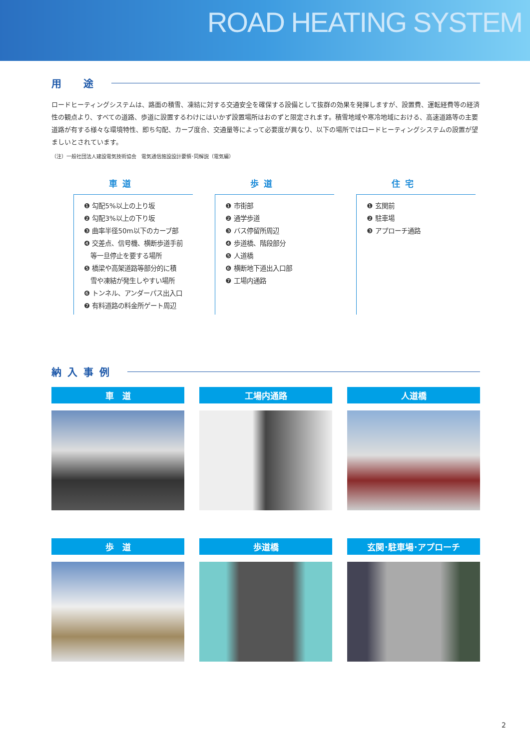ROAD HEATING SYSTEM
用　途
ロードヒーティングシステムは、路面の積雪、凍結に対する交通安全を確保する設備として抜群の効果を発揮しますが、設置費、運転経費等の経済性の観点より、すべての道路、歩道に設置するわけにはいかず設置場所はおのずと限定されます。積雪地域や寒冷地域における、高速道路等の主要道路が有する様々な環境特性、即ち勾配、カーブ度合、交通量等によって必要度が異なり、以下の場所ではロードヒーティングシステムの設置が望ましいとされています。
（注）一般社団法人建設電気技術協会　電気通信施設設計要領･同解説（電気編）
車道
❶ 勾配5%以上の上り坂
❷ 勾配3%以上の下り坂
❸ 曲率半径50m以下のカーブ部
❹ 交差点、信号機、横断歩道手前
　等一旦停止を要する場所
❺ 橋梁や高架道路等部分的に積
　雪や凍結が発生しやすい場所
❻ トンネル、アンダーパス出入口
❼ 有料道路の料金所ゲート周辺
歩道
❶ 市街部
❷ 通学歩道
❸ バス停留所周辺
❹ 歩道橋、階段部分
❺ 人道橋
❻ 横断地下道出入口部
❼ 工場内通路
住宅
❶ 玄関前
❷ 駐車場
❸ アプローチ通路
納入事例
車　道
工場内通路
人道橋
歩　道
歩道橋
玄関･駐車場･アプローチ
2